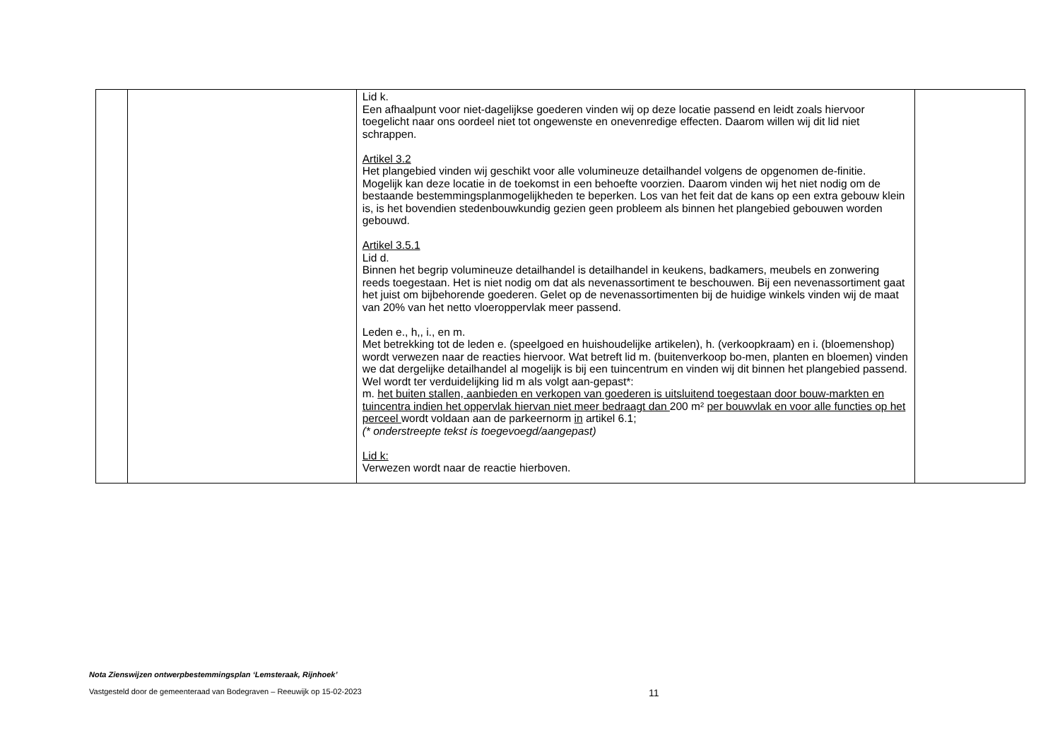| | | Lid k. Een afhaalpunt voor niet-dagelijkse goederen vinden wij op deze locatie passend en leidt zoals hiervoor toegelicht naar ons oordeel niet tot ongewenste en onevenredige effecten. Daarom willen wij dit lid niet schrappen. Artikel 3.2 Het plangebied vinden wij geschikt voor alle volumineuze detailhandel volgens de opgenomen de-finitie. Mogelijk kan deze locatie in de toekomst in een behoefte voorzien. Daarom vinden wij het niet nodig om de bestaande bestemmingsplanmogelijkheden te beperken. Los van het feit dat de kans op een extra gebouw klein is, is het bovendien stedenbouwkundig gezien geen probleem als binnen het plangebied gebouwen worden gebouwd. Artikel 3.5.1 Lid d. Binnen het begrip volumineuze detailhandel is detailhandel in keukens, badkamers, meubels en zonwering reeds toegestaan. Het is niet nodig om dat als nevenassortiment te beschouwen. Bij een nevenassortiment gaat het juist om bijbehorende goederen. Gelet op de nevenassortimenten bij de huidige winkels vinden wij de maat van 20% van het netto vloeroppervlak meer passend. Leden e., h,, i., en m. Met betrekking tot de leden e. (speelgoed en huishoudelijke artikelen), h. (verkoopkraam) en i. (bloemenshop) wordt verwezen naar de reacties hiervoor. Wat betreft lid m. (buitenverkoop bo-men, planten en bloemen) vinden we dat dergelijke detailhandel al mogelijk is bij een tuincentrum en vinden wij dit binnen het plangebied passend. Wel wordt ter verduidelijking lid m als volgt aan-gepast*: m. het buiten stallen, aanbieden en verkopen van goederen is uitsluitend toegestaan door bouw-markten en tuincentra indien het oppervlak hiervan niet meer bedraagt dan 200 m² per bouwvlak en voor alle functies op het perceel wordt voldaan aan de parkeernorm in artikel 6.1; (* onderstreepte tekst is toegevoegd/aangepast) Lid k: Verwezen wordt naar de reactie hierboven. | |
Nota Zienswijzen ontwerpbestemmingsplan ‘Lemsteraak, Rijnhoek’
Vastgesteld door de gemeenteraad van Bodegraven – Reeuwijk op 15-02-2023
11